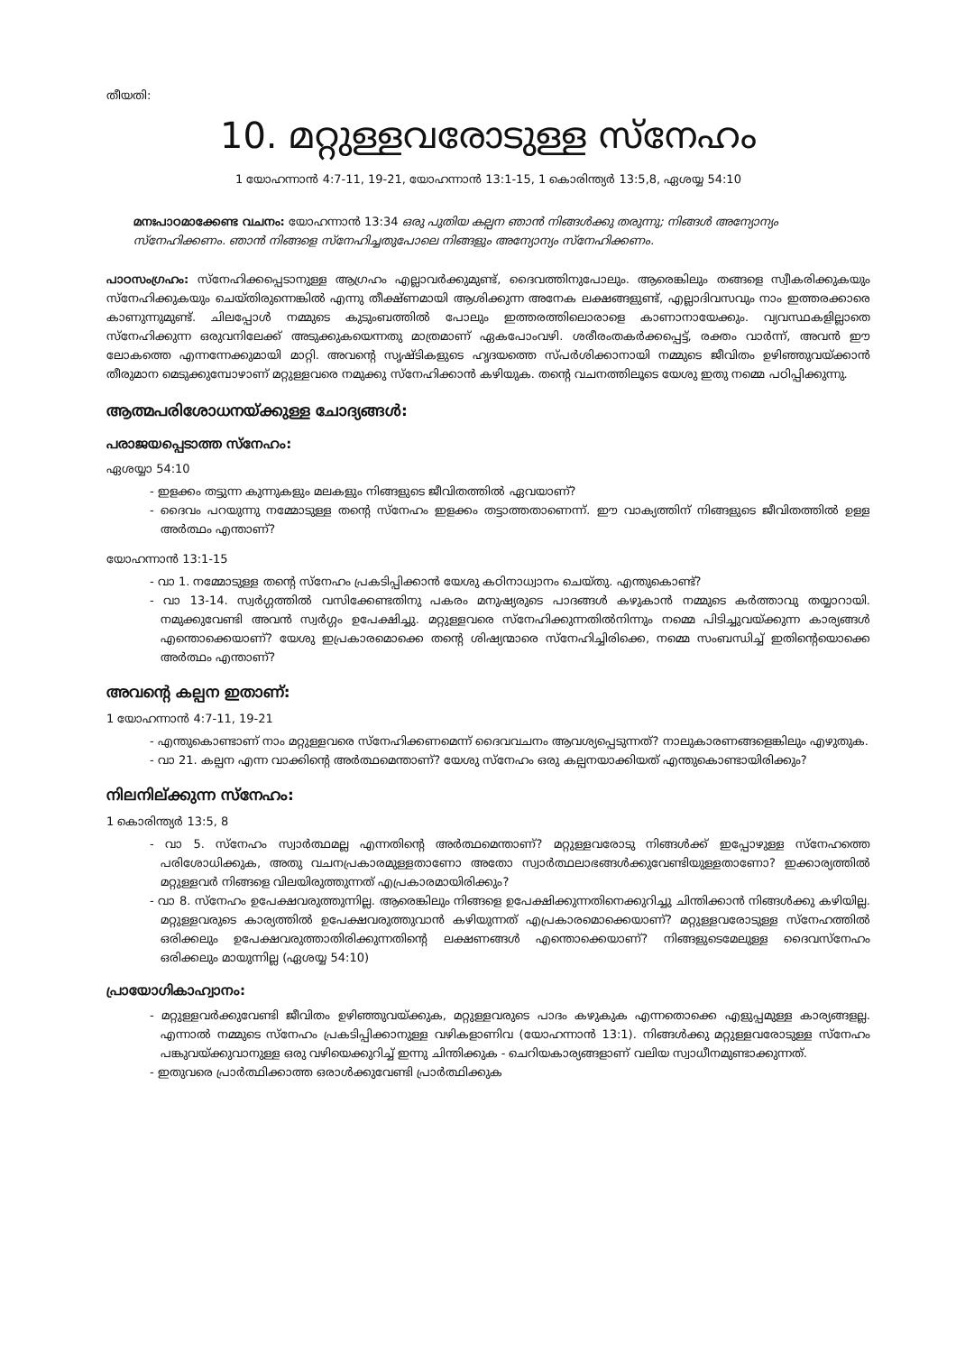തീയതി:
10. മറ്റുള്ളവരോടുള്ള സ്നേഹം
1 യോഹന്നാൻ 4:7-11, 19-21, യോഹന്നാൻ 13:1-15, 1 കൊരിന്ത്യർ 13:5,8, ഏശയ്യ 54:10
മനഃപാഠമാക്കേണ്ട വചനം: യോഹന്നാൻ 13:34 ഒരു പുതിയ കല്പന ഞാൻ നിങ്ങൾക്കു തരുന്നു; നിങ്ങൾ അന്യോന്യം സ്നേഹിക്കണം. ഞാൻ നിങ്ങളെ സ്നേഹിച്ചതുപോലെ നിങ്ങളും അന്യോന്യം സ്നേഹിക്കണം.
പാഠസംഗ്രഹം: സ്നേഹിക്കപ്പെടാനുള്ള ആഗ്രഹം എല്ലാവർക്കുമുണ്ട്, ദൈവത്തിനുപോലും. ആരെങ്കിലും തങ്ങളെ സ്വീകരിക്കുകയും സ്നേഹിക്കുകയും ചെയ്തിരുന്നെങ്കിൽ എന്നു തീക്ഷ്ണമായി ആശിക്കുന്ന അനേക ലക്ഷങ്ങളുണ്ട്, എല്ലാദിവസവും നാം ഇത്തരക്കാരെ കാണുന്നുമുണ്ട്. ചിലപ്പോൾ നമ്മുടെ കുടുംബത്തിൽ പോലും ഇത്തരത്തിലൊരാളെ കാണാനായേക്കും. വ്യവസ്ഥകളില്ലാതെ സ്നേഹിക്കുന്ന ഒരുവനിലേക്ക് അടുക്കുകയെന്നതു മാത്രമാണ് ഏകപോംവഴി. ശരീരംതകർക്കപ്പെട്ട്, രക്തം വാർന്ന്, അവൻ ഈ ലോകത്തെ എന്നന്നേക്കുമായി മാറ്റി. അവന്റെ സൃഷ്ടികളുടെ ഹൃദയത്തെ സ്പർശിക്കാനായി നമ്മുടെ ജീവിതം ഉഴിഞ്ഞുവയ്ക്കാൻ തീരുമാന മെടുക്കുമ്പോഴാണ് മറ്റുള്ളവരെ നമുക്കു സ്നേഹിക്കാൻ കഴിയുക. തന്റെ വചനത്തിലൂടെ യേശു ഇതു നമ്മെ പഠിപ്പിക്കുന്നു.
ആത്മപരിശോധനയ്ക്കുള്ള ചോദ്യങ്ങൾ:
പരാജയപ്പെടാത്ത സ്നേഹം:
ഏശയ്യാ 54:10
- ഇളക്കം തട്ടുന്ന കുന്നുകളും മലകളും നിങ്ങളുടെ ജീവിതത്തിൽ ഏവയാണ്?
- ദൈവം പറയുന്നു നമ്മോടുള്ള തന്റെ സ്നേഹം ഇളക്കം തട്ടാത്തതാണെന്ന്. ഈ വാക്യത്തിന് നിങ്ങളുടെ ജീവിതത്തിൽ ഉള്ള അർത്ഥം എന്താണ്?
യോഹന്നാൻ 13:1-15
- വാ 1. നമ്മോടുള്ള തന്റെ സ്നേഹം പ്രകടിപ്പിക്കാൻ യേശു കഠിനാധ്വാനം ചെയ്തു. എന്തുകൊണ്ട്?
- വാ 13-14. സ്വർഗ്ഗത്തിൽ വസിക്കേണ്ടതിനു പകരം മനുഷ്യരുടെ പാദങ്ങൾ കഴുകാൻ നമ്മുടെ കർത്താവു തയ്യാറായി. നമുക്കുവേണ്ടി അവൻ സ്വർഗ്ഗം ഉപേക്ഷിച്ചു. മറ്റുള്ളവരെ സ്നേഹിക്കുന്നതിൽനിന്നും നമ്മെ പിടിച്ചുവയ്ക്കുന്ന കാര്യങ്ങൾ എന്തൊക്കെയാണ്? യേശു ഇപ്രകാരമൊക്കെ തന്റെ ശിഷ്യന്മാരെ സ്നേഹിച്ചിരിക്കെ, നമ്മെ സംബന്ധിച്ച് ഇതിന്റെയൊക്കെ അർത്ഥം എന്താണ്?
അവന്റെ കല്പന ഇതാണ്:
1 യോഹന്നാൻ 4:7-11, 19-21
- എന്തുകൊണ്ടാണ് നാം മറ്റുള്ളവരെ സ്നേഹിക്കണമെന്ന് ദൈവവചനം ആവശ്യപ്പെടുന്നത്? നാലുകാരണങ്ങളെങ്കിലും എഴുതുക.
- വാ 21. കല്പന എന്ന വാക്കിന്റെ അർത്ഥമെന്താണ്? യേശു സ്നേഹം ഒരു കല്പനയാക്കിയത് എന്തുകൊണ്ടായിരിക്കും?
നിലനില്ക്കുന്ന സ്നേഹം:
1 കൊരിന്ത്യർ 13:5, 8
- വാ 5. സ്നേഹം സ്വാർത്ഥമല്ല എന്നതിന്റെ അർത്ഥമെന്താണ്? മറ്റുള്ളവരോടു നിങ്ങൾക്ക് ഇപ്പോഴുള്ള സ്നേഹത്തെ പരിശോധിക്കുക, അതു വചനപ്രകാരമുള്ളതാണോ അതോ സ്വാർത്ഥലാഭങ്ങൾക്കുവേണ്ടിയുള്ളതാണോ? ഇക്കാര്യത്തിൽ മറ്റുള്ളവർ നിങ്ങളെ വിലയിരുത്തുന്നത് എപ്രകാരമായിരിക്കും?
- വാ 8. സ്നേഹം ഉപേക്ഷവരുത്തുന്നില്ല. ആരെങ്കിലും നിങ്ങളെ ഉപേക്ഷിക്കുന്നതിനെക്കുറിച്ചു ചിന്തിക്കാൻ നിങ്ങൾക്കു കഴിയില്ല. മറ്റുള്ളവരുടെ കാര്യത്തിൽ ഉപേക്ഷവരുത്തുവാൻ കഴിയുന്നത് എപ്രകാരമൊക്കെയാണ്? മറ്റുള്ളവരോടുള്ള സ്നേഹത്തിൽ ഒരിക്കലും ഉപേക്ഷവരുത്താതിരിക്കുന്നതിന്റെ ലക്ഷണങ്ങൾ എന്തൊക്കെയാണ്? നിങ്ങളുടെമേലുള്ള ദൈവസ്നേഹം ഒരിക്കലും മായുന്നില്ല (ഏശയ്യ 54:10)
പ്രായോഗികാഹ്വാനം:
- മറ്റുള്ളവർക്കുവേണ്ടി ജീവിതം ഉഴിഞ്ഞുവയ്ക്കുക, മറ്റുള്ളവരുടെ പാദം കഴുകുക എന്നതൊക്കെ എളുപ്പമുള്ള കാര്യങ്ങളല്ല. എന്നാൽ നമ്മുടെ സ്നേഹം പ്രകടിപ്പിക്കാനുള്ള വഴികളാണിവ (യോഹന്നാൻ 13:1). നിങ്ങൾക്കു മറ്റുള്ളവരോടുള്ള സ്നേഹം പങ്കുവയ്ക്കുവാനുള്ള ഒരു വഴിയെക്കുറിച്ച് ഇന്നു ചിന്തിക്കുക - ചെറിയകാര്യങ്ങളാണ് വലിയ സ്വാധീനമുണ്ടാക്കുന്നത്.
- ഇതുവരെ പ്രാർത്ഥിക്കാത്ത ഒരാൾക്കുവേണ്ടി പ്രാർത്ഥിക്കുക